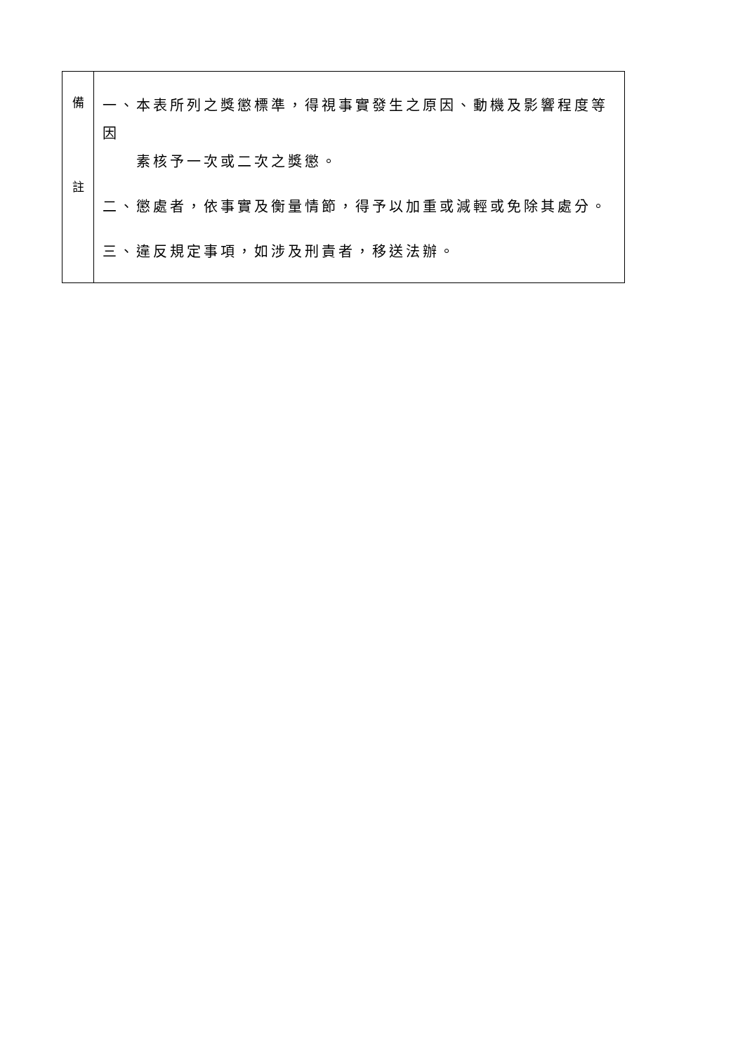| 備 註 | 一、本表所列之獎懲標準，得視事實發生之原因、動機及影響程度等因 素核予一次或二次之獎懲。 二、懲處者，依事實及衡量情節，得予以加重或減輕或免除其處分。 三、違反規定事項，如涉及刑責者，移送法辦。 |